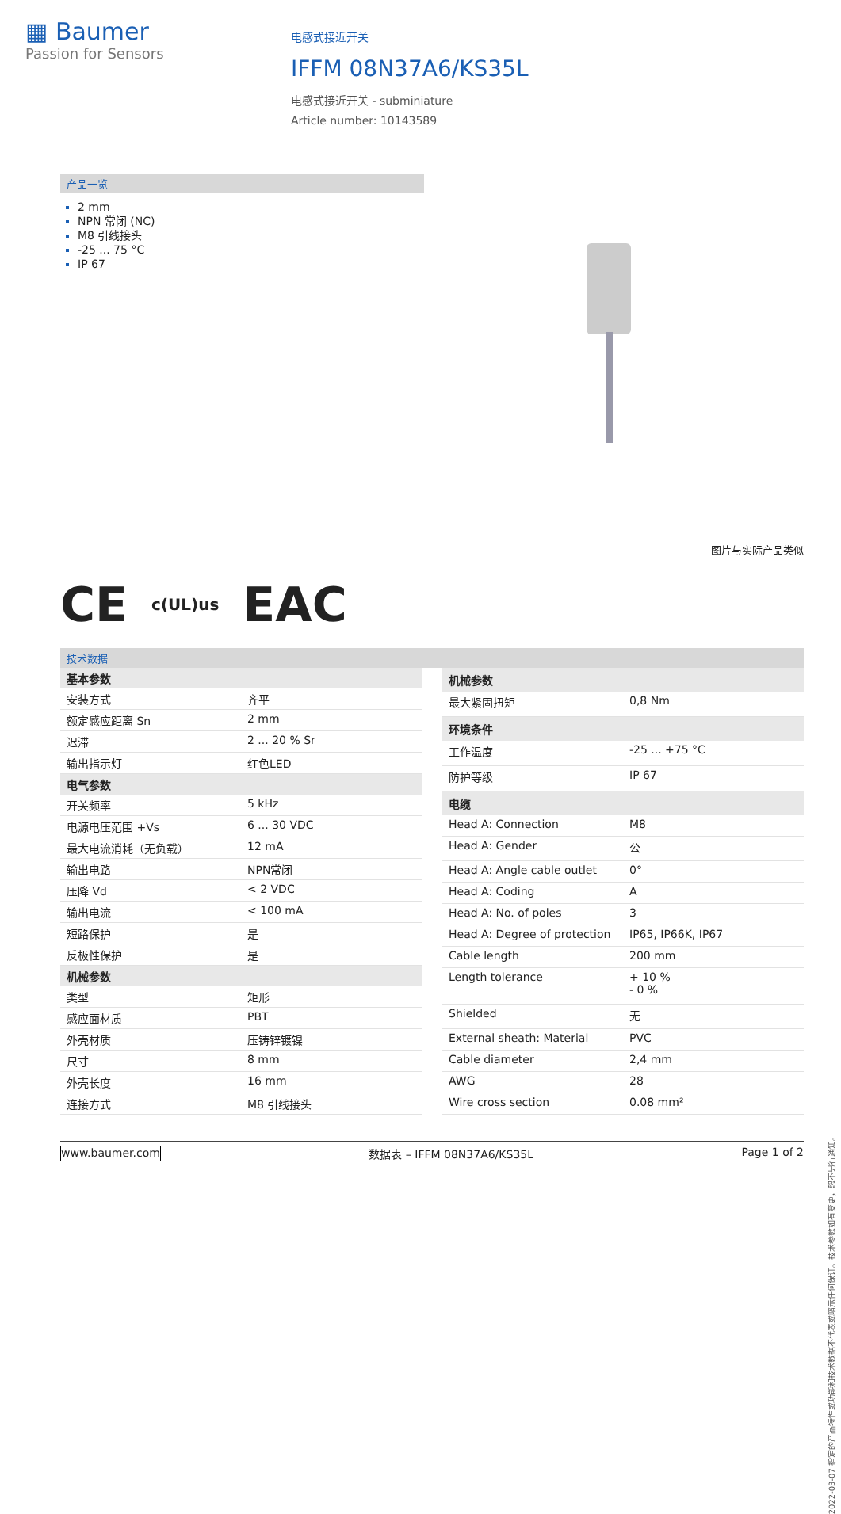▦ Baumer
Passion for Sensors
电感式接近开关
IFFM 08N37A6/KS35L
电感式接近开关 - subminiature
Article number: 10143589
产品一览
2 mm
NPN 常闭 (NC)
M8 引线接头
-25 ... 75 °C
IP 67
图片与实际产品类似
CE c(UL)us EAC
技术数据
| 基本参数 | |
| --- | --- |
| 安装方式 | 齐平 |
| 额定感应距离 Sn | 2 mm |
| 迟滞 | 2 ... 20 % Sr |
| 输出指示灯 | 红色LED |
| 电气参数 | |
| 开关频率 | 5 kHz |
| 电源电压范围 +Vs | 6 ... 30 VDC |
| 最大电流消耗（无负载） | 12 mA |
| 输出电路 | NPN常闭 |
| 压降 Vd | < 2 VDC |
| 输出电流 | < 100 mA |
| 短路保护 | 是 |
| 反极性保护 | 是 |
| 机械参数 | |
| 类型 | 矩形 |
| 感应面材质 | PBT |
| 外壳材质 | 压铸锌镀镍 |
| 尺寸 | 8 mm |
| 外壳长度 | 16 mm |
| 连接方式 | M8 引线接头 |
| 机械参数 | |
| --- | --- |
| 最大紧固扭矩 | 0,8 Nm |
| 环境条件 | |
| 工作温度 | -25 ... +75 °C |
| 防护等级 | IP 67 |
| 电缆 | |
| Head A: Connection | M8 |
| Head A: Gender | 公 |
| Head A: Angle cable outlet | 0° |
| Head A: Coding | A |
| Head A: No. of poles | 3 |
| Head A: Degree of protection | IP65, IP66K, IP67 |
| Cable length | 200 mm |
| Length tolerance | + 10 % - 0 % |
| Shielded | 无 |
| External sheath: Material | PVC |
| Cable diameter | 2,4 mm |
| AWG | 28 |
| Wire cross section | 0.08 mm² |
2022-03-07 指定的产品特性或功能和技术数据不代表或暗示任何保证。技术参数如有变更，恕不另行通知。
www.baumer.com 数据表 – IFFM 08N37A6/KS35L Page 1 of 2